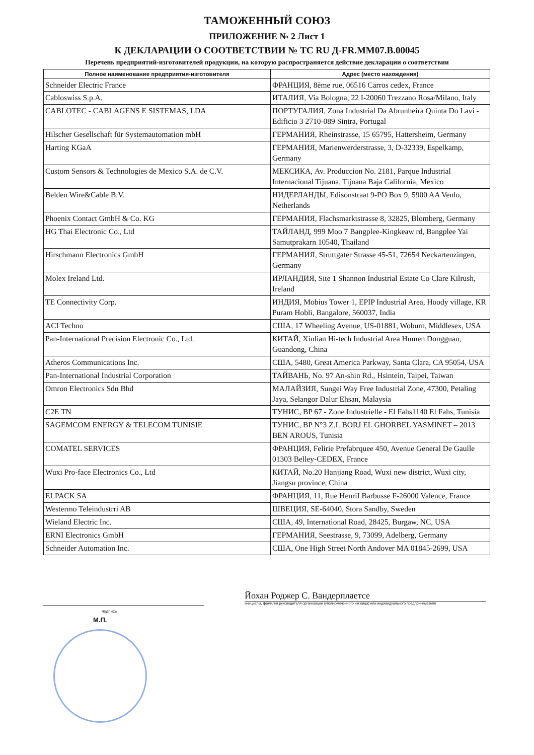ТАМОЖЕННЫЙ СОЮЗ
ПРИЛОЖЕНИЕ № 2 Лист 1
К ДЕКЛАРАЦИИ О СООТВЕТСТВИИ № ТС RU Д-FR.ММ07.В.00045
Перечень предприятий-изготовителей продукции, на которую распространяется действие декларации о соответствии
| Полное наименование предприятия-изготовителя | Адрес (место нахождения) |
| --- | --- |
| Schneider Electric France | ФРАНЦИЯ, 8ème rue, 06516 Carros cedex, France |
| Cabloswiss S.p.A. | ИТАЛИЯ, Via Bologna, 22 I-20060 Trezzano Rosa/Milano, Italy |
| CABLOTEC - CABLAGENS E SISTEMAS, LDA | ПОРТУГАЛИЯ, Zona Industrial Da Abrunheira Quinta Do Lavi - Edificio 3 2710-089 Sintra, Portugal |
| Hilscher Gesellschaft für Systemautomation mbH | ГЕРМАНИЯ, Rheinstrasse, 15 65795, Hattersheim, Germany |
| Harting KGaA | ГЕРМАНИЯ, Marienwerderstrasse, 3, D-32339, Espelkamp, Germany |
| Custom Sensors & Technologies de Mexico S.A. de C.V. | МЕКСИКА, Av. Produccion No. 2181, Parque Industrial Internacional Tijuana, Tijuana Baja California, Mexico |
| Belden Wire&Cable B.V. | НИДЕРЛАНДЫ, Edisonstraat 9-PO Box 9, 5900 AA Venlo, Netherlands |
| Phoenix Contact GmbH & Co. KG | ГЕРМАНИЯ, Flachsmarktstrasse 8, 32825, Blomberg, Germany |
| HG Thai Electronic Co., Ltd | ТАЙЛАНД, 999 Moo 7 Bangplee-Kingkeaw rd, Bangplee Yai Samutprakarn 10540, Thailand |
| Hirschmann Electronics GmbH | ГЕРМАНИЯ, Struttgater Strasse 45-51, 72654 Neckartenzingen, Germany |
| Molex Ireland Ltd. | ИРЛАНДИЯ, Site 1 Shannon Industrial Estate Co Clare Kilrush, Ireland |
| TE Connectivity Corp. | ИНДИЯ, Mobius Tower 1, EPIP Industrial Area, Hoody village, KR Puram Hobli, Bangalore, 560037, India |
| ACI Techno | США, 17 Wheeling Avenue, US-01881, Woburn, Middlesex, USA |
| Pan-International Precision Electronic Co., Ltd. | КИТАЙ, Xinlian Hi-tech Industrial Area Humen Dongguan, Guandong, China |
| Atheros Communications Inc. | США, 5480, Great America Parkway, Santa Clara, CA 95054, USA |
| Pan-International Industrial Corporation | ТАЙВАНЬ, No. 97 An-shin Rd., Hsintein, Taipei, Taiwan |
| Omron Electronics Sdn Bhd | МАЛАЙЗИЯ, Sungei Way Free Industrial Zone, 47300, Petaling Jaya, Selangor Dalur Ehsan, Malaysia |
| C2E TN | ТУНИС, BP 67 - Zone Industrielle - El Fahs1140 El Fahs, Tunisia |
| SAGEMCOM ENERGY & TELECOM TUNISIE | ТУНИС, BP N°3 Z.I. BORJ EL GHORBEL YASMINET – 2013 BEN AROUS, Tunisia |
| COMATEL SERVICES | ФРАНЦИЯ, Felirie Prefabrquee 450, Avenue General De Gaulle 01303 Belley-CEDEX, France |
| Wuxi Pro-face Electronics Co., Ltd | КИТАЙ, No.20 Hanjiang Road, Wuxi new district, Wuxi city, Jiangsu province, China |
| ELPACK SA | ФРАНЦИЯ, 11, Rue HenriI Barbusse F-26000 Valence, France |
| Westermo Teleindustrri AB | ШВЕЦИЯ, SE-64040, Stora Sandby, Sweden |
| Wieland Electric Inc. | США, 49, International Road, 28425, Burgaw, NC, USA |
| ERNI Electronics GmbH | ГЕРМАНИЯ, Seestrasse, 9, 73099, Adelberg, Germany |
| Schneider Automation Inc. | США, One High Street North Andover MA 01845-2699, USA |
подпись
Йохан Роджер С. Вандерплаетсе
инициалы, фамилия руководителя организации (уполномоченного им лица) или индивидуального предпринимателя
М.П.